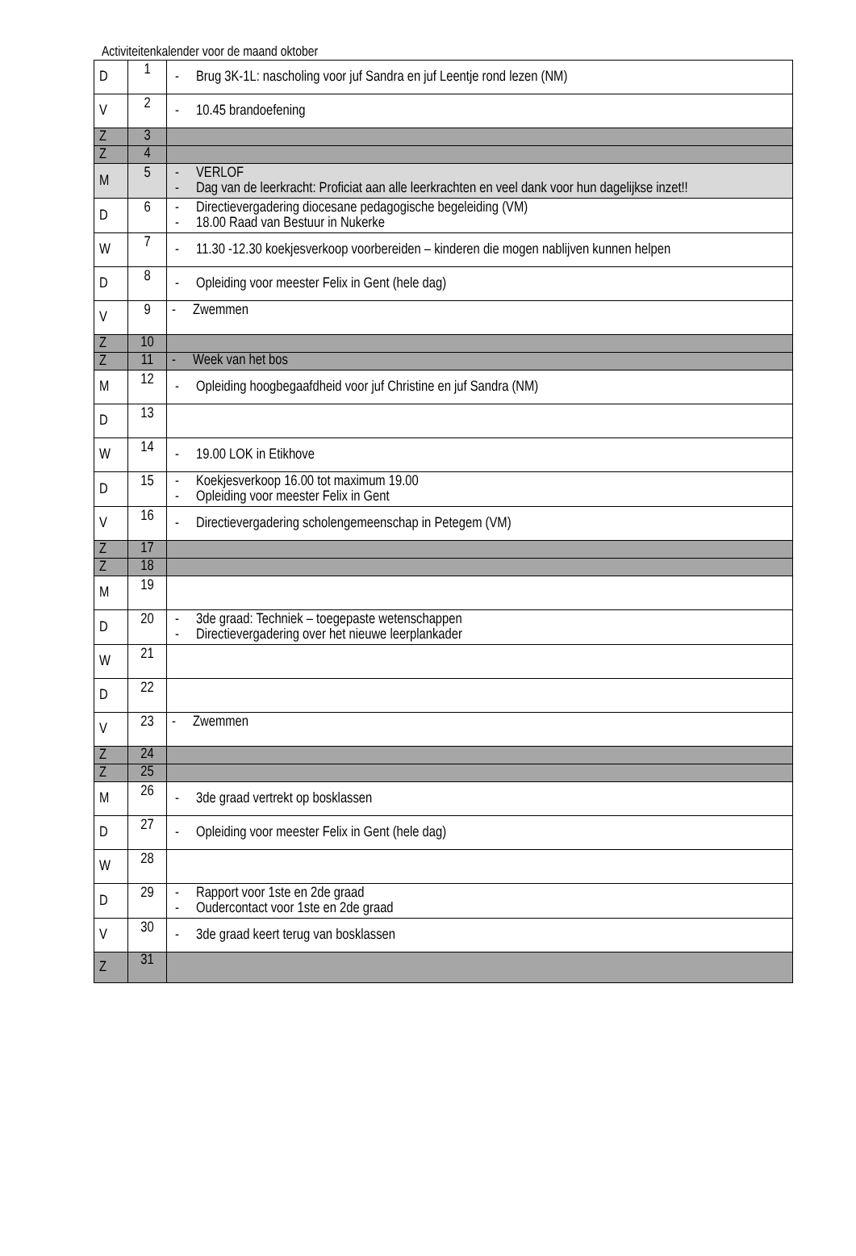Activiteitenkalender voor de maand oktober
| D | 1 | - Brug 3K-1L: nascholing voor juf Sandra en juf Leentje rond lezen (NM) |
| V | 2 | - 10.45 brandoefening |
| Z | 3 | |
| Z | 4 | |
| M | 5 | - VERLOF - Dag van de leerkracht: Proficiat aan alle leerkrachten en veel dank voor hun dagelijkse inzet!! |
| D | 6 | - Directievergadering diocesane pedagogische begeleiding (VM) - 18.00 Raad van Bestuur in Nukerke |
| W | 7 | - 11.30 -12.30 koekjesverkoop voorbereiden – kinderen die mogen nablijven kunnen helpen |
| D | 8 | - Opleiding voor meester Felix in Gent (hele dag) |
| V | 9 | - Zwemmen |
| Z | 10 | |
| Z | 11 | - Week van het bos |
| M | 12 | - Opleiding hoogbegaafdheid voor juf Christine en juf Sandra (NM) |
| D | 13 | |
| W | 14 | - 19.00 LOK in Etikhove |
| D | 15 | - Koekjesverkoop 16.00 tot maximum 19.00 - Opleiding voor meester Felix in Gent |
| V | 16 | - Directievergadering scholengemeenschap in Petegem (VM) |
| Z | 17 | |
| Z | 18 | |
| M | 19 | |
| D | 20 | - 3de graad: Techniek – toegepaste wetenschappen - Directievergadering over het nieuwe leerplankader |
| W | 21 | |
| D | 22 | |
| V | 23 | - Zwemmen |
| Z | 24 | |
| Z | 25 | |
| M | 26 | - 3de graad vertrekt op bosklassen |
| D | 27 | - Opleiding voor meester Felix in Gent (hele dag) |
| W | 28 | |
| D | 29 | - Rapport voor 1ste en 2de graad - Oudercontact voor 1ste en 2de graad |
| V | 30 | - 3de graad keert terug van bosklassen |
| Z | 31 | |